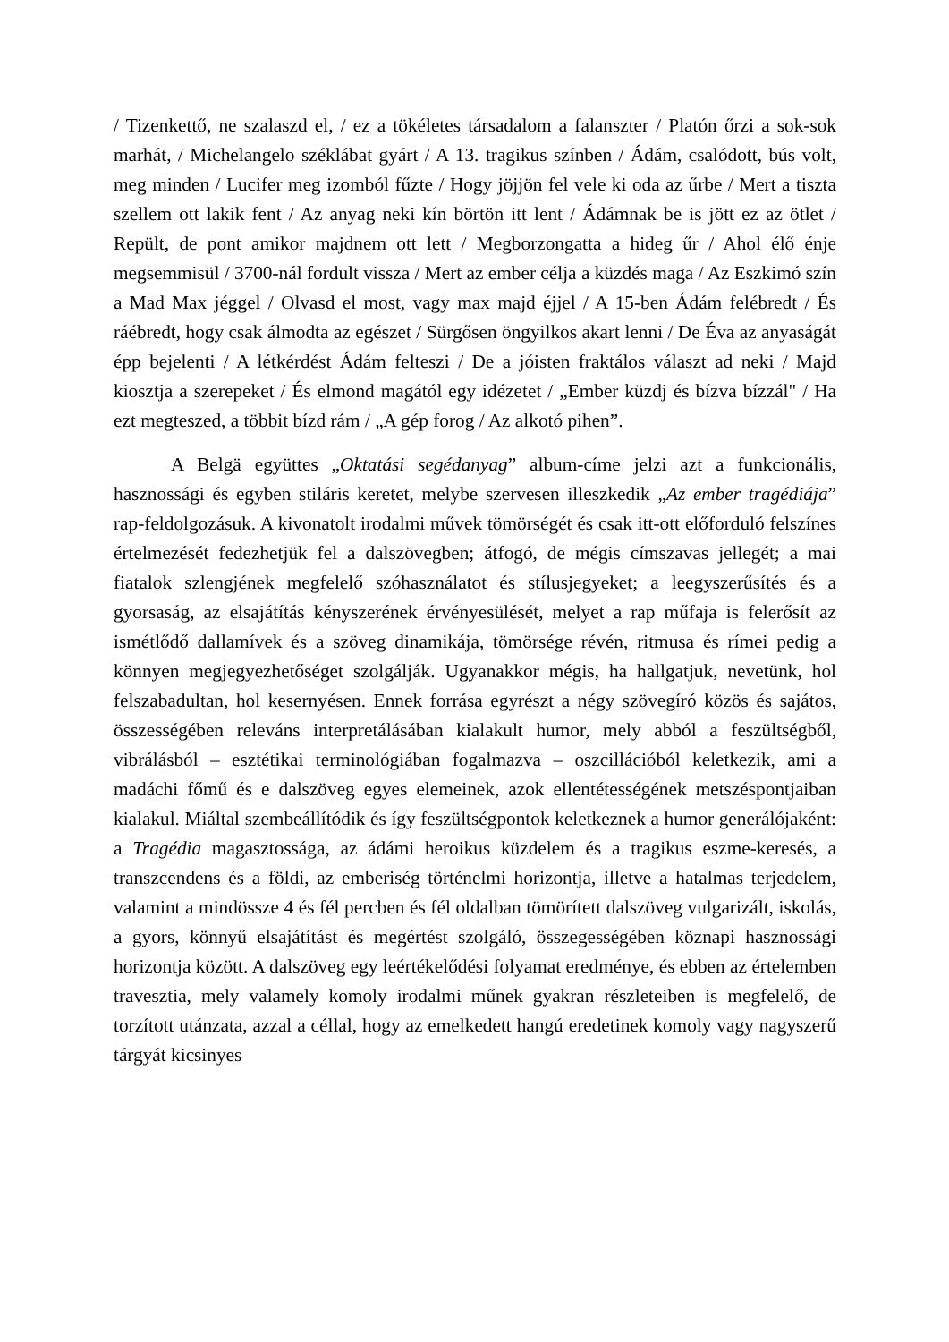/ Tizenkettő, ne szalaszd el, / ez a tökéletes társadalom a falanszter / Platón őrzi a sok-sok marhát, / Michelangelo széklábat gyárt / A 13. tragikus színben / Ádám, csalódott, bús volt, meg minden / Lucifer meg izomból fűzte / Hogy jöjjön fel vele ki oda az űrbe / Mert a tiszta szellem ott lakik fent / Az anyag neki kín börtön itt lent / Ádámnak be is jött ez az ötlet / Repült, de pont amikor majdnem ott lett / Megborzongatta a hideg űr / Ahol élő énje megsemmisül / 3700-nál fordult vissza / Mert az ember célja a küzdés maga / Az Eszkimó szín a Mad Max jéggel / Olvasd el most, vagy max majd éjjel / A 15-ben Ádám felébredt / És ráébredt, hogy csak álmodta az egészet / Sürgősen öngyilkos akart lenni / De Éva az anyaságát épp bejelenti / A létkérdést Ádám felteszi / De a jóisten fraktálos választ ad neki / Majd kiosztja a szerepeket / És elmond magától egy idézetet / „Ember küzdj és bízva bízzál" / Ha ezt megteszed, a többit bízd rám / „A gép forog / Az alkotó pihen”.
A Belgä együttes „Oktatási segédanyag” album-címe jelzi azt a funkcionális, hasznossági és egyben stiláris keretet, melybe szervesen illeszkedik „Az ember tragédiája” rap-feldolgozásuk. A kivonatolt irodalmi művek tömörségét és csak itt-ott előforduló felszínes értelmezését fedezhetjük fel a dalszövegben; átfogó, de mégis címszavas jellegét; a mai fiatalok szlengjének megfelelő szóhasználatot és stílusjegyeket; a leegyszerűsítés és a gyorsaság, az elsajátítás kényszerének érvényesülését, melyet a rap műfaja is felerősít az ismétlődő dallamívek és a szöveg dinamikája, tömörsége révén, ritmusa és rímei pedig a könnyen megjegyezhetőséget szolgálják. Ugyanakkor mégis, ha hallgatjuk, nevetünk, hol felszabadultan, hol kesernyésen. Ennek forrása egyrészt a négy szövegíró közös és sajátos, összességében releváns interpretálásában kialakult humor, mely abból a feszültségből, vibrálásból – esztétikai terminológiában fogalmazva – oszcillációból keletkezik, ami a madáchi főmű és e dalszöveg egyes elemeinek, azok ellentétességének metszéspontjaiban kialakul. Miáltal szembeállítódik és így feszültségpontok keletkeznek a humor generálójaként: a Tragédia magasztossága, az ádámi heroikus küzdelem és a tragikus eszme-keresés, a transzcendens és a földi, az emberiség történelmi horizontja, illetve a hatalmas terjedelem, valamint a mindössze 4 és fél percben és fél oldalban tömörített dalszöveg vulgarizált, iskolás, a gyors, könnyű elsajátítást és megértést szolgáló, összegességében köznapi hasznossági horizontja között. A dalszöveg egy leértékelődési folyamat eredménye, és ebben az értelemben travesztia, mely valamely komoly irodalmi műnek gyakran részleteiben is megfelelő, de torzított utánzata, azzal a céllal, hogy az emelkedett hangú eredetinek komoly vagy nagyszerű tárgyát kicsinyes